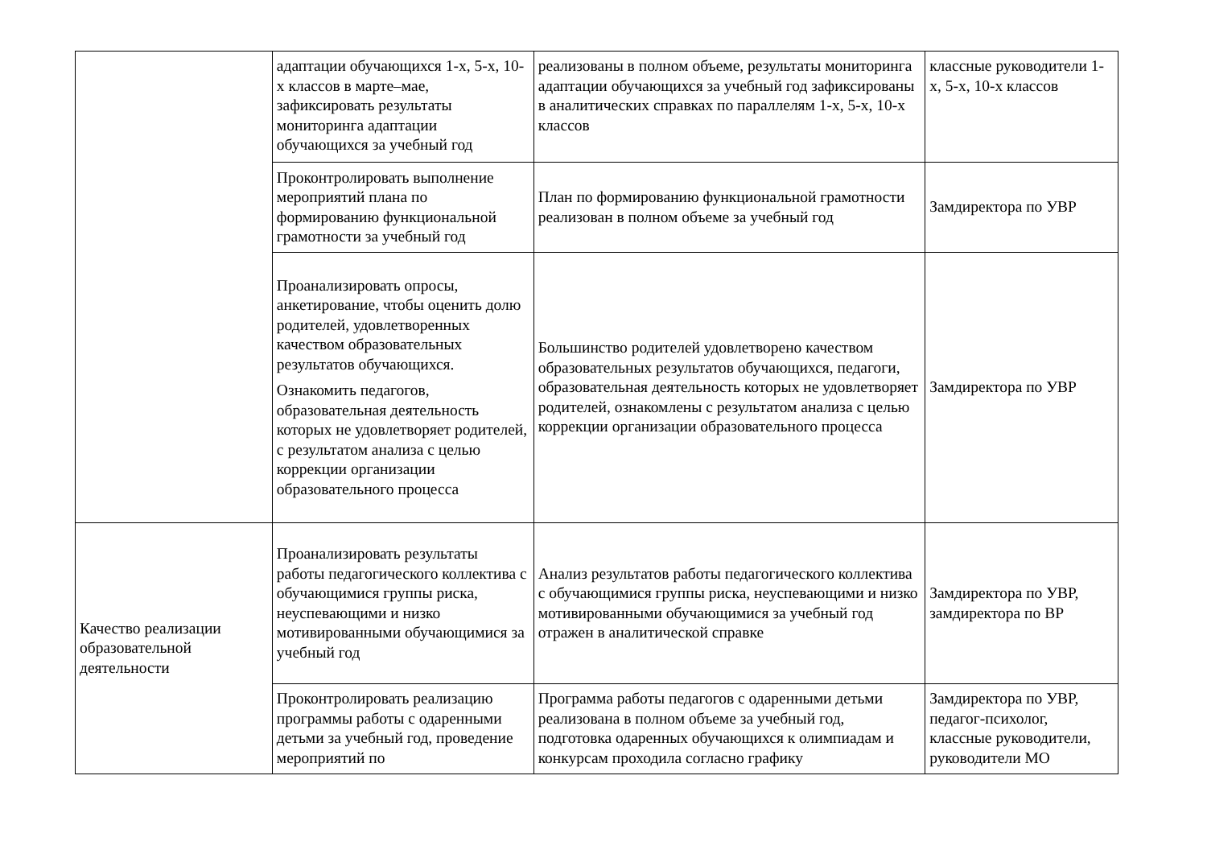| | адаптации обучающихся 1-х, 5-х, 10-х классов в марте–мае, зафиксировать результаты мониторинга адаптации обучающихся за учебный год | реализованы в полном объеме, результаты мониторинга адаптации обучающихся за учебный год зафиксированы в аналитических справках по параллелям 1-х, 5-х, 10-х классов | классные руководители 1-х, 5-х, 10-х классов |
| | Проконтролировать выполнение мероприятий плана по формированию функциональной грамотности за учебный год | План по формированию функциональной грамотности реализован в полном объеме за учебный год | Замдиректора по УВР |
| | Проанализировать опросы, анкетирование, чтобы оценить долю родителей, удовлетворенных качеством образовательных результатов обучающихся. Ознакомить педагогов, образовательная деятельность которых не удовлетворяет родителей, с результатом анализа с целью коррекции организации образовательного процесса | Большинство родителей удовлетворено качеством образовательных результатов обучающихся, педагоги, образовательная деятельность которых не удовлетворяет родителей, ознакомлены с результатом анализа с целью коррекции организации образовательного процесса | Замдиректора по УВР |
| Качество реализации образовательной деятельности | Проанализировать результаты работы педагогического коллектива с обучающимися группы риска, неуспевающими и низко мотивированными обучающимися за учебный год | Анализ результатов работы педагогического коллектива с обучающимися группы риска, неуспевающими и низко мотивированными обучающимися за учебный год отражен в аналитической справке | Замдиректора по УВР, замдиректора по ВР |
| | Проконтролировать реализацию программы работы с одаренными детьми за учебный год, проведение мероприятий по | Программа работы педагогов с одаренными детьми реализована в полном объеме за учебный год, подготовка одаренных обучающихся к олимпиадам и конкурсам проходила согласно графику | Замдиректора по УВР, педагог-психолог, классные руководители, руководители МО |